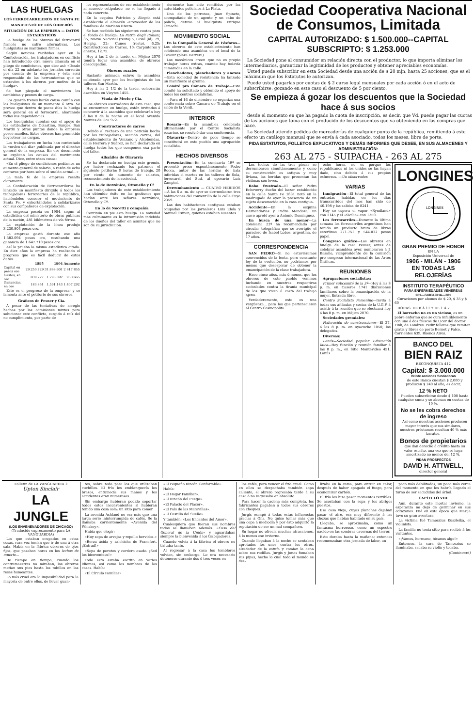LAS HUELGAS
LOS FERROCARRILEROS DE SANTA FE
MANIFIESTO DE LOS OBREROS
SITUACIÓN DE LA EMPRESA — DATOS ESTADÍSTICOS
La huelga de los obreros del ferrocarril francés no sufre alternativas. Los huelguistas se mantienen firmes.
Según noticias recibidas ayer en la Confederación, los trabajadores en conflicto han introducido otra nueva cláusula en el pliego de condiciones, que dice así: «Desde el día 22 en adelante los jornales correrán por cuenta de la empresa y ésta será responsable de las herramientas que se extravíen á los obreros por motivo de la huelga».
Se han plegado al movimiento los cambistas y peones de carga.
Los guarda trenes harán causa común con los huelguistas de un momento á otro. Se prevee que dentro de pocos días la huelga será general en el ferrocarril, abarcando todas sus dependencias.
Los huelguistas cuentan con el apoyo de los estibadores de Colastiné, Burgos, San Martín y otros puntos donde la empresa posee muelles. Estos obreros han prometido boycotear las cargas.
Los trabajadores en lucha han contestado la «orden del día» publicada por el director general de la empresa. En ese documento se explican las causas del movimiento actual. Dice, entre otras cosas:
«En el pliego de condiciones pedíamos un aumento general de salario, á razón de ocho centavos por hora sobre el sueldo actual...»
La mala fe de la empresa resalta claramente.
La Confederación de Ferrocarrileros ha lanzado un manifiesto dirigido á todos los trabajadores ferroviarios de la república, haciéndoles conocer el movimiento de Santa Fe, y exhortándolos á solidarizarse con sus compañeros de explotación.
La empresa poseía en 1904, según al estadística del ministerio de obras públicas de la nación, 481 kilómetros de vía férrea.
La explotación de la línea produjo 3.230.804 pesos oro.
La empresa gastó durante ese año 1.583.094 pesos oro, resultando una ganancia de 1.647.710 pesos oro.
Así lo prueba la misma estadística citada. En diez años la empresa ha realizado el progreso que es fácil deducir de estos datos:
| | 1895 | 1904 | Aumento |
| --- | --- | --- | --- |
| Capital en pesos oro | 29.250.729 | 31.868.601 | 2 617 855 |
| Gastos, en oro | 839.727 | 1.798.392 | 958.665 |
| Ganancias, en oro | 183.851 | 1.591.143 | 1.407.292 |
Este es el progreso de la empresa; y se lamenta ante el petitorio de sus obreros.
Gráficos de Peuser y Cía.
A pesar de las tentativas de arreglo hechas por las comisiones mixtas para solucionar este conflicto, surgido á raíz del no cumplimiento, por parte de
los representantes de ese establecimiento al acuerdo estipulado, no se ha llegado á nada concreto.
En la esquina Patricios y Alegría está establecido el almacén «Proveedor de las familias» de Mariano Rivera.
Se han recibido las siguientes cuotas para el fondo de huelga: La Patria degli Italiani, 35; Nueva Nacional (resto) 5; Laval (id). 79; Herpig, 22; Cuneo (resto), 6.25; Constructores de Carros, 10; Carpinteros y anexos, 12.75.
Hoy á las 2 de la tarde, en Méjico 2070 tendrá lugar una asamblea de obreros desocupados.
Obreros rurales
Bastante animada estuvo la asamblea celebrada ayer por los huelguistas de los talleres San Martín.
Hoy á las 2 1/2 de la tarde, celebrarán asamblea en Vieytes 1455.
Viuda de Merlo y Cía.
Los obreros aserradores de esta casa, que se encuentran en huelga, están invitados á concurrir á la asamblea que celebrarán hoy á las 8 de la noche en el local Avenida Montes de Oca 972.
Constructores de carros
Debido al rechazo de una petición hecha por los trabajadores, sección carros, del establecimiento de Venzano y Alcobendas, calle Herrera y Suárez, se han declarado en huelga todos los que componen esa parte del taller.
Albañiles de Olavarría
Se ha declarado en huelga este gremio, por haber rechazado los patrones el siguiente petitorio: 9 horas de trabajo, 20 por ciento de aumento de salarios, reconocimiento de la sociedad.
En lo de Rezzónico, Ottonello y Cª
Los trabajadores de este establecimiento han obtenido éxito en las gestiones que hacían ante los señores Rezzónico, Ottonello y Cª.
En lo de Nocetti y compañía
Continúa en pie esta huelga. La novedad más culminante es la intromisión indebida de los dueños del taller en asuntos que no son de su jurisdicción.
riormente han sido remitidos por las autoridades policiales á La Plata.
Uno de los patronos, Juan Spineto, acompañado de un agente y un cabo de policía, detuvo al huelguista Enrique Cimachi.
MOVIMIENTO SOCIAL
En la Compañía General de Fósforos—Los obreros de este establecimiento han celebrado una asamblea en el local de la Cavour (plaza Herrera).
Los mecánicos creen que no es propio trabajar horas extras, cuando hay todavía camaradas en la calle.
Planchadoras, planchadores y anexos—Esta sociedad de resistencia ha lanzado un manifiesto al gremio.
Comité pro Cámara de Trabajo—Este comité ha solicitado y obtenido el apoyo de todos los centros socialistas.
—Para el 16 de diciembre se organiza una conferencia sobre Cámara de Trabajo en el salón de la Verdi.
INTERIOR
Rosario—En la asamblea celebrada últimamente por el Centro Socialista rosarino, se resolvió dar una conferencia.
Olavarría—Dentro de poco tiempo se constituirá en este pueblo una agrupación socialista.
HECHOS DIVERSOS
Presentación—En la comisaría 19ª se presentó preso espontáneamente Pedro Rocca, autor de las heridas de bala inferidas el martes en los talleres de Sola, ferrocarril del Sud, al operario Luis Zampini.
Derrumbamiento — CUATRO HERIDOS —A las 6 a. m. de ayer se derrumbaron tres habitaciones del conventillo de la calle Cuyo 2359.
Las dos habitaciones contiguas estaban ocupadas por los jornaleros Luis Elola y Samuel Osman, quienes estaban ausentes.
Sociedad Cooperativa Nacional de Consumos, Limitada
CAPITAL AUTORIZADO: $ 1.500.000--CAPITAL SUBSCRIPTO: $ 1.253.000
La Sociedad pone al consumidor en relación directa con el productor, lo que importa eliminar los intermediarios, garantizar la legitimidad de los productos y obtener apreciables economías.
Usted puede subscribir en esta Sociedad desde una acción de $ 20 m|n, hasta 25 acciones, que es el máximum que los Estatutos le autorizan.
Puede usted pagarlas por cuotas de $ 2 curso legal mensuales por cada acción ó en el acto de subscribirse: gozando en este caso el descuento de 5 por ciento.
Se empieza á gozar los descuentos que la Sociedad hace á sus socios
desde el momento en que ha pagado la cuota de inscripción, es decir, que Vd. puede pagar las cuotas de las acciones que toma con el producido de los descuentos que va obteniendo en las compras que hace.
La Sociedad atiende pedidos de mercaderías de cualquier punto de la república, remitiendo á este efecto un catálogo mensual que se envía á cada asociado, todos los meses, libre de porte.
PIDA ESTATUTOS, FOLLETOS EXPLICATIVOS Y DEMÁS INFORMES QUE DESEE, EN SUS ALMACENES Y ADMINISTRACIÓN:
263 AL 275 - SUIPACHA - 263 AL 275
Los techos de las tres piezas se derrumbaron simultáneamente y como su construcción es antigua y muy liviana, las heridas que presentan las víctimas son leves.
Robo frustrado—El señor Pedro Echeverry dueño del bazar establecido en la calle Santa Fe 2631 notó en la madrugada de ayer la presencia de un sujeto desconocido en la casa contigua.
Accidente—En la esquina Hernandarias y Pedro Mendoza, un carro apretó ayer á Antonio Domínguez.
En busca de una menor—La comisaría 22ª ha recomendado por circular telegráfica que se averigüe el paradero de Isabel Lobos, argentina, de 17 años.
CORRESPONDENCIA
SAN PEDRO—Si no estuviéramos convencidos de la lenta, pero constante ley de la evolución, no podríamos por menos que desesperar de obtener la emancipación de la clase trabajadora.
Hace cinco años, más ó menos, que los obreros de este pueblo venimos luchando en nuestras respectivas sociedades contra la tiranía municipal de los que viven á costa del trabajo ajeno.
Verdaderamente, esto es una vergüenza... para los que pertenecieron al Centro Cosmopolita.
ocho horas, no es porque los republicanos ni los unidos se las hayan dado, sino debido á sus propios esfuerzos. —Un observador.
VARIAS
Inmigración—El total general de las entradas habidas en los días transcurridos del mes han sido de 40.198 y las salidas de 8241.
Hoy se espera el vapor «Ryndland» con 1145 y el «Sicilia» con 1350.
Los ferrocarriles—Durante la última semana los ferrocarriles argentinos han tenido un producto bruto de libras esterlinas 271.751 y 544.012 pesos papel.
Congreso gráfico—Los obreros en huelga de la casa Peuser, antes de celebrar asamblea ayer, nombraron á J. Basallo, vicepresidente de la comisión pro congreso internacional de las Artes Gráficas.
REUNIONES
Agrupaciones socialistas:
Primer subcomité de la 3ª—Hoy á las 8 p. m. en Caseros 1741 discusiones familiares sobre la emancipación de la mujer. Entrada libre.
Centro Socialista Femenino—Invita á todas sus afiliadas y socias de la U.G.F. á asistir á la reunión que se efectuará hoy á las 8 p. m. en Méjico 2070.
Sociedades gremiales:
Federación de construcciones—El 27, á las 8 p. m. en Ayacucho 1050; los delegados.
Diversas:
Lanús—Sociedad popular Educación laica—Hoy función y reunión familiar á las 8 p. m., en Sitio Montevideo 451, Lanús.
LONGINES
LONGINES
GRAN PREMIO DE HONOR
EN LA
Exposición Universal de
1906 - MILÁN - 1906
EN TODAS LAS RELOJERÍAS
INSTITUTO TERAPÉUTICO
PARA ENFERMEDADES VENEREAS
281—SUIPACHA—281
Curaciones por abonos de $ 20, $ 35 y $ 60
HORAS: DE 8 Á 11 Y DE 1 Á 7
El borracho no es un vicioso, es un pobre enfermo que se cura infaliblemente con uno ó dos frascos de Licor del doctor Fink, de Londres. Pedir folletos que remiten gratis y libres de porte Bernet y Falco, Corrientes 639, Buenos Aires.
BANCO DEL
BIEN RAIZ
RECONQUISTA 412
Capital: $ 3.000.000
Veinte acciones fundadoras
de este Banco cuestan $ 2.000 y producen $ 240 al año, es decir,
12 % NETO
Pueden subscribirse desde $ 100 hasta cualquier suma y se abonan en cuotas de 10 %.
No se les cobra derechos de ingreso
Así como nuestras acciones producen mayor interés que sus similares, nuestros préstamos resultan 40 % más baratos.
Bonos de propietarios
que dan derecho á crédito hasta su valor escrito, una vez que se haya amortizado no menos del 12 %.
PIDAN PROSPECTOS
DAVID H. ATTWELL,
director general
Folletín de LA VANGUARDIA 2
Upton Sinclair
LA JUNGLE
(LOS ENVENENADORES DE CHICAGO)
(Traducido expresamente para LA VANGUARDIA)
Los que estaban ocupados en estas cosas, rara vez tenían que ir de una á otra sala. Había en la fábrica obreros de ojos fijos, que pasaban horas en los lechos de muerte...
De tiempo en tiempo, cuando los contramaestres no miraban, los obreros metían sus pies hasta los tobillos en las reses humeantes.
Lo más cruel era la imposibilidad para la mayoría de entre ellos, de llevar guan-
tes, sobre todo para los que utilizaban cuchillos. El frío les emblanquecía los brazos, entumecía sus manos y los accidentes eran numerosos.
Sin embargo hubieran podido soportar todos estos inconvenientes si hubieran tenido una cosa sola: un sitio para comer.
La avenida Ashland no era más que una larga serie ininterrumpida de cafés. Se la llamaba corrientemente «Avenida del Whiskey».
Había que elegir:
«Hoy sopa de arvejas y repollo hervidos.»
«Berza ácida y salchicha de Francfort. ¡Entrad!»
«Sopa de porotos y cordero asado. ¡Sed los bienvenidos!»
Todo esto estaba escrito en varios idiomas, así como los nombres de las casas. Había:
«El Círculo Familiar»
«El Pequeño Rincón Confortable».
Había:
«El Hogar Familiar».
«El Rincón del Fuego».
«El Palacio del Placer».
«El País de las Maravillas».
«El Castillo del Sueño».
Y también: «Los Encantos del Amor».
Cualesquiera que fueran sus nombres todos se llamaban además: «Casa del General de la Unión» y aguardaban siempre la bienvenida á los trabajadores.
Cuando volvía á la fábrica el obrero no tiritaba tanto.
Al regresar á la casa los temblores volvían, sin embargo. Le era necesario detenerse durante dos ó tres veces en
los cafés, para vencer el frío cruel. Como en ellos se despachaba también sopa caliente, el obrero regresaba tarde á su casa ó no regresaba en absoluto.
Para hacer la cadena más completa, los fabricantes pagaban á todos sus obreros con cheques.
Jurgis escapó á todas estas influencias gracias á Ona. No quiso tomar más que una copa á mediodía y por ésto adquirió la reputación de ser un mal compañero.
Su hogar no ofrecía muchas atracciones, á lo menos ese invierno.
Cuando llegaban á la noche se sentaban apretados los unos contra los otros, alrededor de la estufa y comían la cena sobre sus rodillas. Jurgis y Jonas fumaban sus pipas, hecho lo cual todo el mundo se des-
lizaba en la cama, para entrar en calor, después de haber apagado el fuego, para economizar carbón.
El frío les hizo pasar momentos terribles. Se acostaban con la ropa y los abrigos puestos.
Esa casa vieja, cuyas planchas dejaban pasar el aire, era muy diferente á las chozas que habían habitado en su país.
Llegaba, se aproximaba, como un fantasma horroroso, como un espectro nacido en las sombras cavernas del terror.
Esto duraba hasta la mañana; entonces recomenzaban otra jornada de labor, un
poco más debilitados, un poco más cerca del momento en que les habría llegado el turno de ser sacudidos del árbol.
CAPÍTULO VIII
Aún, durante este mortal invierno, la esperanza no dejó de germinar en sus corazones. Fué en esta época que Marija tuvo su gran aventura.
La víctima fué Tamoszius Kuszleika, el violinista.
La familia no tenía sitio para recibir á los visitantes.
«¡Vamos, hermano, tócanos algo!»
Entonces, la cara de Tamoszius se iluminaba, sacaba su violín y tocaba.
(Continuará)